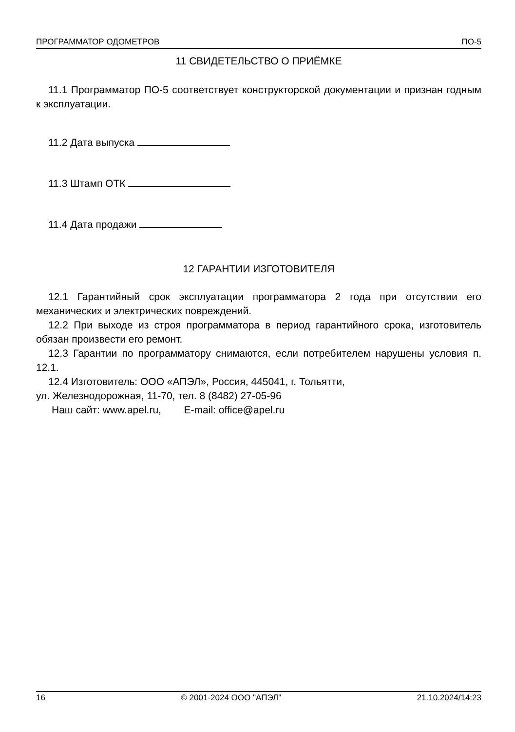ПРОГРАММАТОР ОДОМЕТРОВ ПО-5
11 СВИДЕТЕЛЬСТВО О ПРИЁМКЕ
11.1 Программатор ПО-5 соответствует конструкторской документации и признан годным к эксплуатации.
11.2 Дата выпуска
11.3 Штамп ОТК
11.4 Дата продажи
12 ГАРАНТИИ ИЗГОТОВИТЕЛЯ
12.1 Гарантийный срок эксплуатации программатора 2 года при отсутствии его механических и электрических повреждений.
12.2 При выходе из строя программатора в период гарантийного срока, изготовитель обязан произвести его ремонт.
12.3 Гарантии по программатору снимаются, если потребителем нарушены условия п. 12.1.
12.4 Изготовитель: ООО «АПЭЛ», Россия, 445041, г. Тольятти,
ул. Железнодорожная, 11-70, тел. 8 (8482) 27-05-96
Наш сайт: www.apel.ru, E-mail: office@apel.ru
16 © 2001-2024 ООО "АПЭЛ" 21.10.2024/14:23